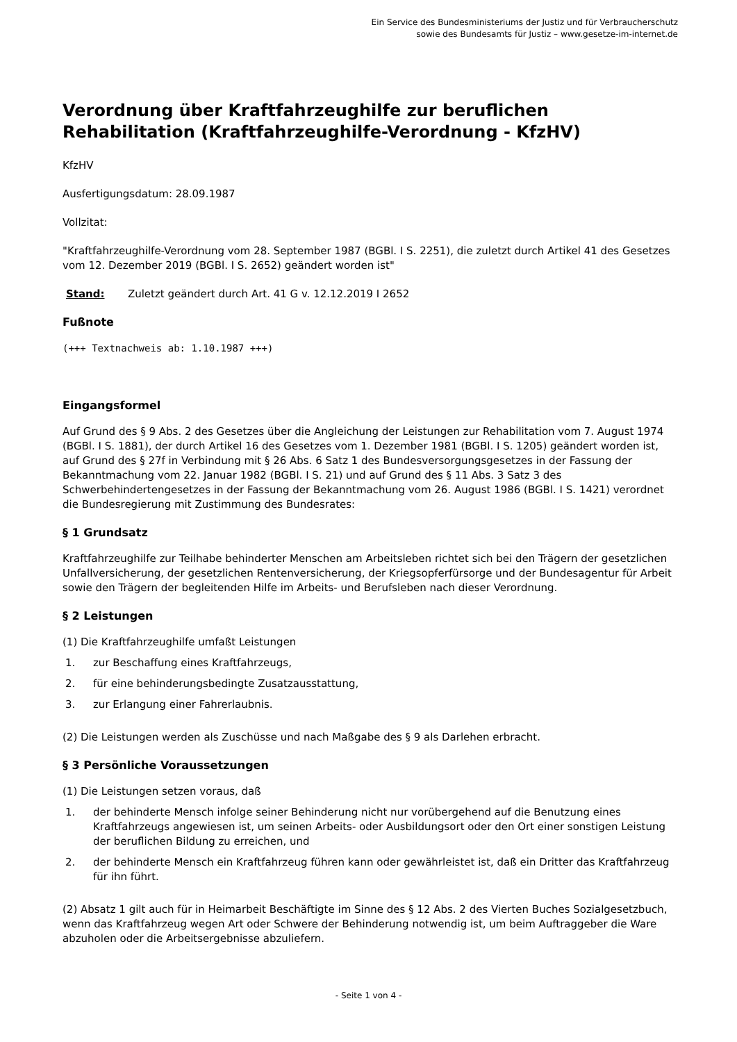Ein Service des Bundesministeriums der Justiz und für Verbraucherschutz
sowie des Bundesamts für Justiz – www.gesetze-im-internet.de
Verordnung über Kraftfahrzeughilfe zur beruflichen Rehabilitation (Kraftfahrzeughilfe-Verordnung - KfzHV)
KfzHV
Ausfertigungsdatum: 28.09.1987
Vollzitat:
"Kraftfahrzeughilfe-Verordnung vom 28. September 1987 (BGBl. I S. 2251), die zuletzt durch Artikel 41 des Gesetzes vom 12. Dezember 2019 (BGBl. I S. 2652) geändert worden ist"
Stand: Zuletzt geändert durch Art. 41 G v. 12.12.2019 I 2652
Fußnote
(+++ Textnachweis ab: 1.10.1987 +++)
Eingangsformel
Auf Grund des § 9 Abs. 2 des Gesetzes über die Angleichung der Leistungen zur Rehabilitation vom 7. August 1974 (BGBl. I S. 1881), der durch Artikel 16 des Gesetzes vom 1. Dezember 1981 (BGBl. I S. 1205) geändert worden ist, auf Grund des § 27f in Verbindung mit § 26 Abs. 6 Satz 1 des Bundesversorgungsgesetzes in der Fassung der Bekanntmachung vom 22. Januar 1982 (BGBl. I S. 21) und auf Grund des § 11 Abs. 3 Satz 3 des Schwerbehindertengesetzes in der Fassung der Bekanntmachung vom 26. August 1986 (BGBl. I S. 1421) verordnet die Bundesregierung mit Zustimmung des Bundesrates:
§ 1 Grundsatz
Kraftfahrzeughilfe zur Teilhabe behinderter Menschen am Arbeitsleben richtet sich bei den Trägern der gesetzlichen Unfallversicherung, der gesetzlichen Rentenversicherung, der Kriegsopferfürsorge und der Bundesagentur für Arbeit sowie den Trägern der begleitenden Hilfe im Arbeits- und Berufsleben nach dieser Verordnung.
§ 2 Leistungen
(1) Die Kraftfahrzeughilfe umfaßt Leistungen
1. zur Beschaffung eines Kraftfahrzeugs,
2. für eine behinderungsbedingte Zusatzausstattung,
3. zur Erlangung einer Fahrerlaubnis.
(2) Die Leistungen werden als Zuschüsse und nach Maßgabe des § 9 als Darlehen erbracht.
§ 3 Persönliche Voraussetzungen
(1) Die Leistungen setzen voraus, daß
1. der behinderte Mensch infolge seiner Behinderung nicht nur vorübergehend auf die Benutzung eines Kraftfahrzeugs angewiesen ist, um seinen Arbeits- oder Ausbildungsort oder den Ort einer sonstigen Leistung der beruflichen Bildung zu erreichen, und
2. der behinderte Mensch ein Kraftfahrzeug führen kann oder gewährleistet ist, daß ein Dritter das Kraftfahrzeug für ihn führt.
(2) Absatz 1 gilt auch für in Heimarbeit Beschäftigte im Sinne des § 12 Abs. 2 des Vierten Buches Sozialgesetzbuch, wenn das Kraftfahrzeug wegen Art oder Schwere der Behinderung notwendig ist, um beim Auftraggeber die Ware abzuholen oder die Arbeitsergebnisse abzuliefern.
- Seite 1 von 4 -